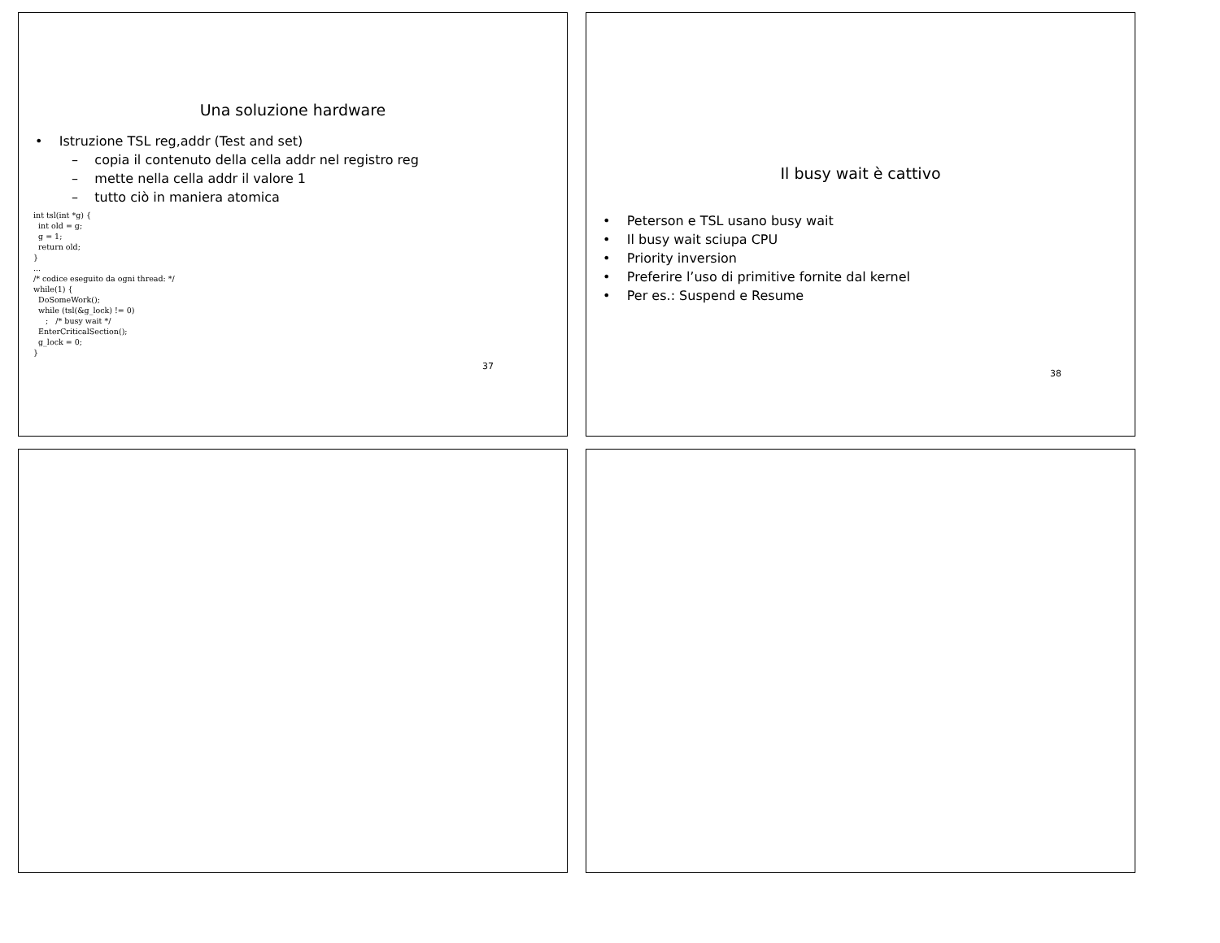Una soluzione hardware
• Istruzione TSL reg,addr (Test and set)
– copia il contenuto della cella addr nel registro reg
– mette nella cella addr il valore 1
– tutto ciò in maniera atomica
int tsl(int *g) {
  int old = g;
  g = 1;
  return old;
}
...
/* codice eseguito da ogni thread: */
while(1) {
  DoSomeWork();
  while (tsl(&g_lock) != 0)
     ;   /* busy wait */
  EnterCriticalSection();
  g_lock = 0;
}
37
Il busy wait è cattivo
• Peterson e TSL usano busy wait
• Il busy wait sciupa CPU
• Priority inversion
• Preferire l’uso di primitive fornite dal kernel
• Per es.: Suspend e Resume
38